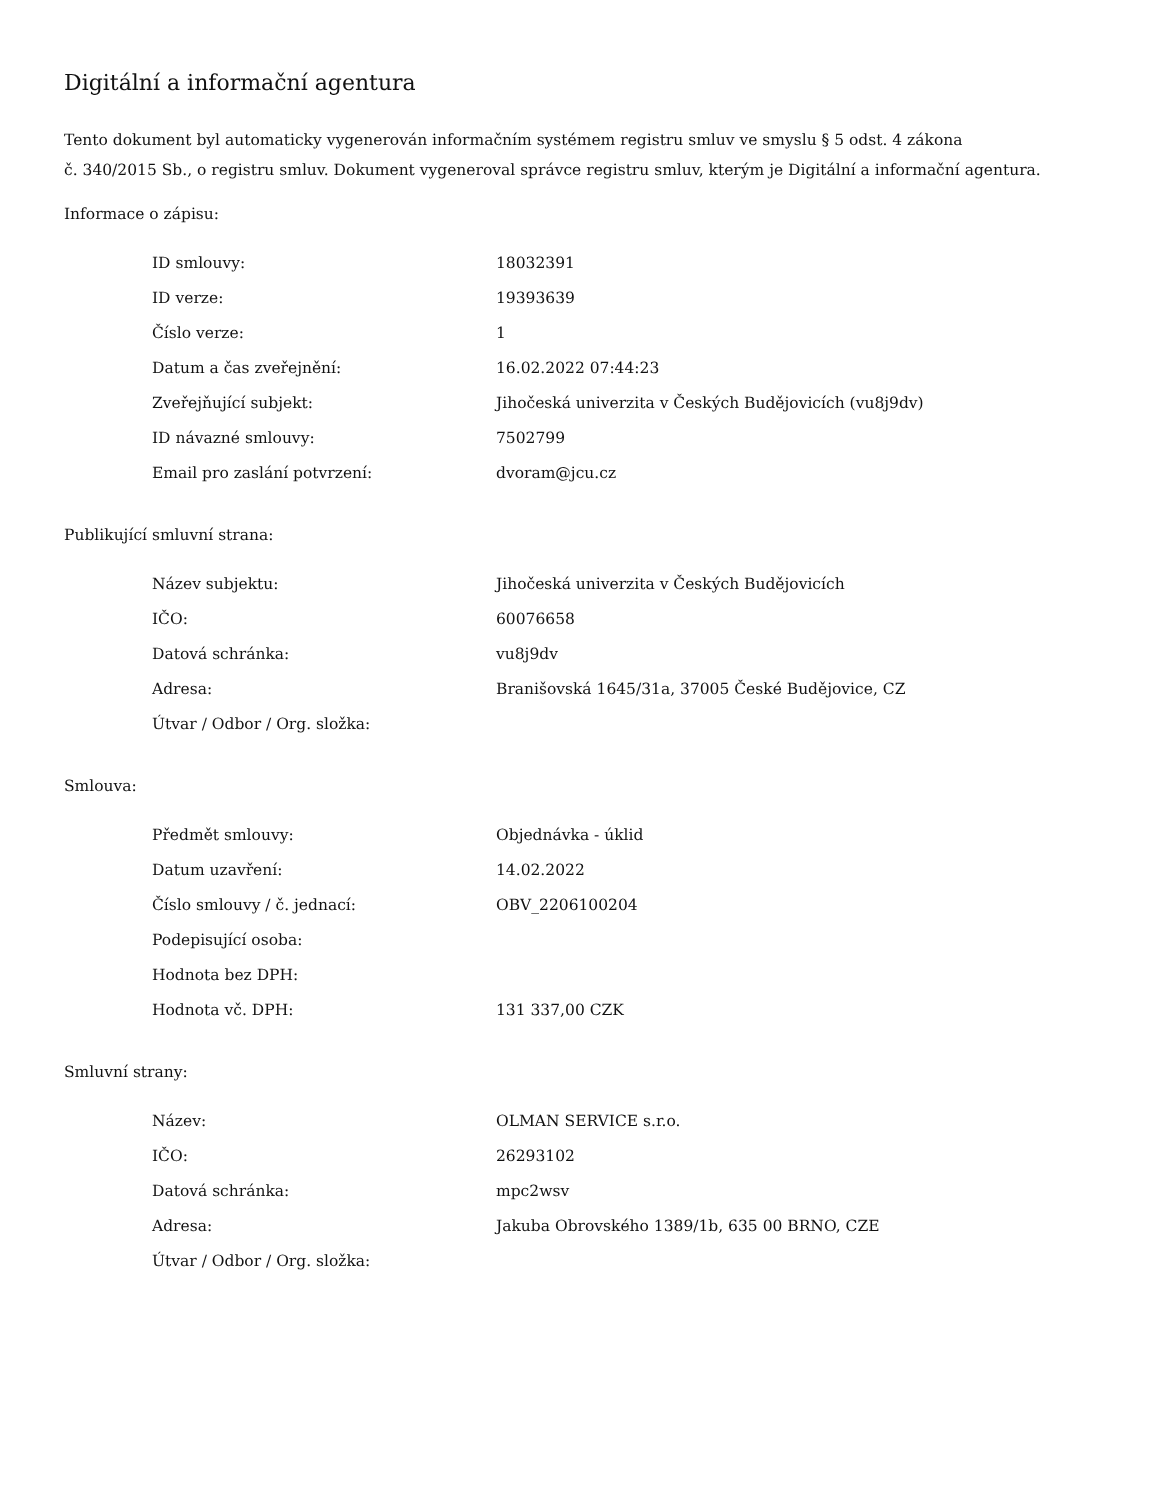Digitální a informační agentura
Tento dokument byl automaticky vygenerován informačním systémem registru smluv ve smyslu § 5 odst. 4 zákona
č. 340/2015 Sb., o registru smluv. Dokument vygeneroval správce registru smluv, kterým je Digitální a informační agentura.
Informace o zápisu:
| ID smlouvy: | 18032391 |
| ID verze: | 19393639 |
| Číslo verze: | 1 |
| Datum a čas zveřejnění: | 16.02.2022 07:44:23 |
| Zveřejňující subjekt: | Jihočeská univerzita v Českých Budějovicích (vu8j9dv) |
| ID návazné smlouvy: | 7502799 |
| Email pro zaslání potvrzení: | dvoram@jcu.cz |
Publikující smluvní strana:
| Název subjektu: | Jihočeská univerzita v Českých Budějovicích |
| IČO: | 60076658 |
| Datová schránka: | vu8j9dv |
| Adresa: | Branišovská 1645/31a, 37005 České Budějovice, CZ |
| Útvar / Odbor / Org. složka: | |
Smlouva:
| Předmět smlouvy: | Objednávka - úklid |
| Datum uzavření: | 14.02.2022 |
| Číslo smlouvy / č. jednací: | OBV_2206100204 |
| Podepisující osoba: | |
| Hodnota bez DPH: | |
| Hodnota vč. DPH: | 131 337,00 CZK |
Smluvní strany:
| Název: | OLMAN SERVICE s.r.o. |
| IČO: | 26293102 |
| Datová schránka: | mpc2wsv |
| Adresa: | Jakuba Obrovského 1389/1b, 635 00 BRNO, CZE |
| Útvar / Odbor / Org. složka: | |